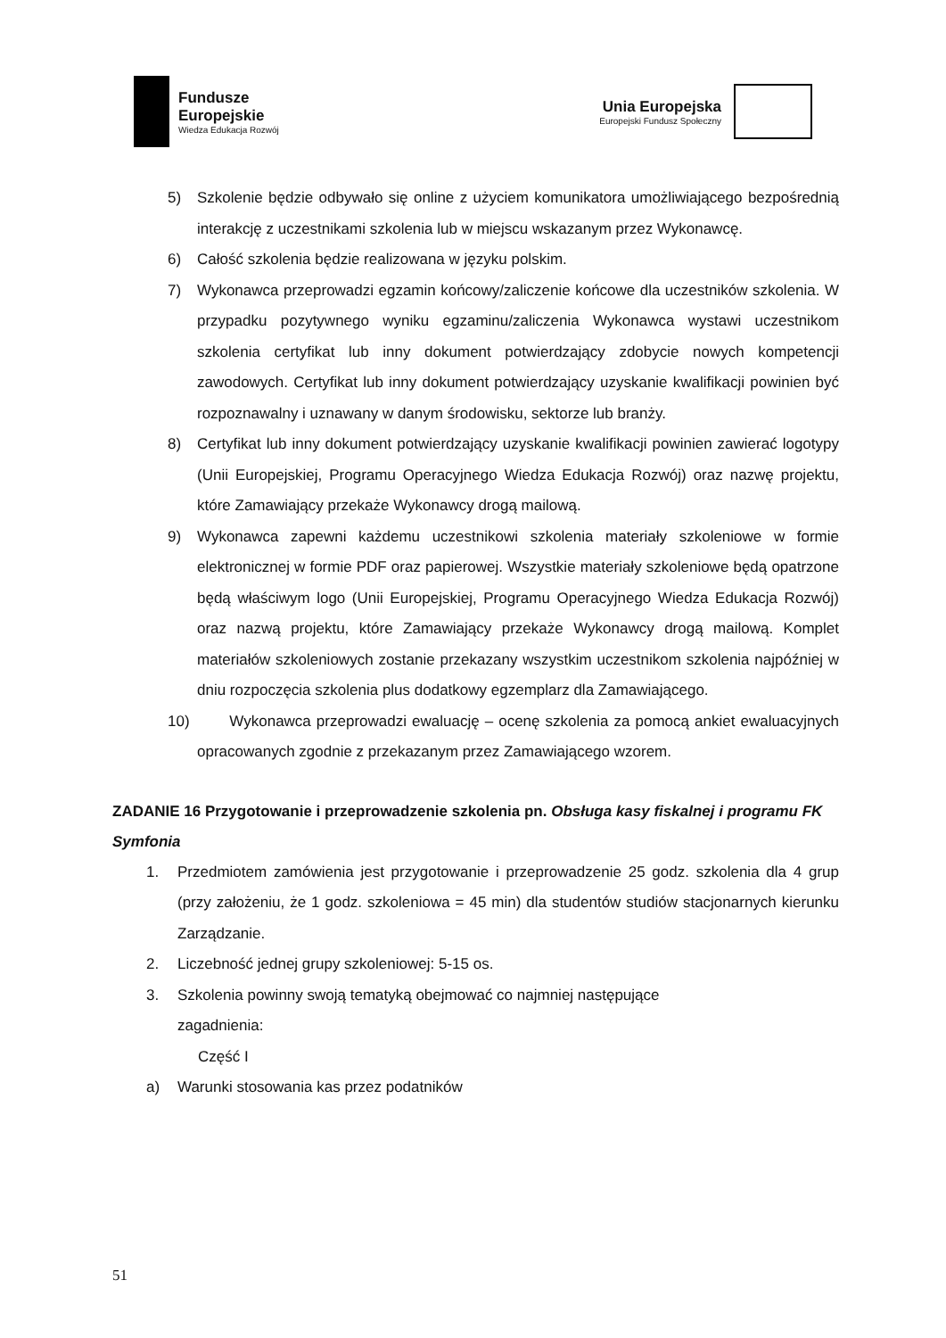Fundusze
Europejskie
Wiedza Edukacja Rozwój
Unia Europejska
Europejski Fundusz Społeczny
5) Szkolenie będzie odbywało się online z użyciem komunikatora umożliwiającego bezpośrednią interakcję z uczestnikami szkolenia lub w miejscu wskazanym przez Wykonawcę.
6) Całość szkolenia będzie realizowana w języku polskim.
7) Wykonawca przeprowadzi egzamin końcowy/zaliczenie końcowe dla uczestników szkolenia. W przypadku pozytywnego wyniku egzaminu/zaliczenia Wykonawca wystawi uczestnikom szkolenia certyfikat lub inny dokument potwierdzający zdobycie nowych kompetencji zawodowych. Certyfikat lub inny dokument potwierdzający uzyskanie kwalifikacji powinien być rozpoznawalny i uznawany w danym środowisku, sektorze lub branży.
8) Certyfikat lub inny dokument potwierdzający uzyskanie kwalifikacji powinien zawierać logotypy (Unii Europejskiej, Programu Operacyjnego Wiedza Edukacja Rozwój) oraz nazwę projektu, które Zamawiający przekaże Wykonawcy drogą mailową.
9) Wykonawca zapewni każdemu uczestnikowi szkolenia materiały szkoleniowe w formie elektronicznej w formie PDF oraz papierowej. Wszystkie materiały szkoleniowe będą opatrzone będą właściwym logo (Unii Europejskiej, Programu Operacyjnego Wiedza Edukacja Rozwój) oraz nazwą projektu, które Zamawiający przekaże Wykonawcy drogą mailową. Komplet materiałów szkoleniowych zostanie przekazany wszystkim uczestnikom szkolenia najpóźniej w dniu rozpoczęcia szkolenia plus dodatkowy egzemplarz dla Zamawiającego.
10) Wykonawca przeprowadzi ewaluację – ocenę szkolenia za pomocą ankiet ewaluacyjnych opracowanych zgodnie z przekazanym przez Zamawiającego wzorem.
ZADANIE 16 Przygotowanie i przeprowadzenie szkolenia pn. Obsługa kasy fiskalnej i programu FK Symfonia
1. Przedmiotem zamówienia jest przygotowanie i przeprowadzenie 25 godz. szkolenia dla 4 grup (przy założeniu, że 1 godz. szkoleniowa = 45 min) dla studentów studiów stacjonarnych kierunku Zarządzanie.
2. Liczebność jednej grupy szkoleniowej: 5-15 os.
3. Szkolenia powinny swoją tematyką obejmować co najmniej następujące
zagadnienia:
Część I
a) Warunki stosowania kas przez podatników
51